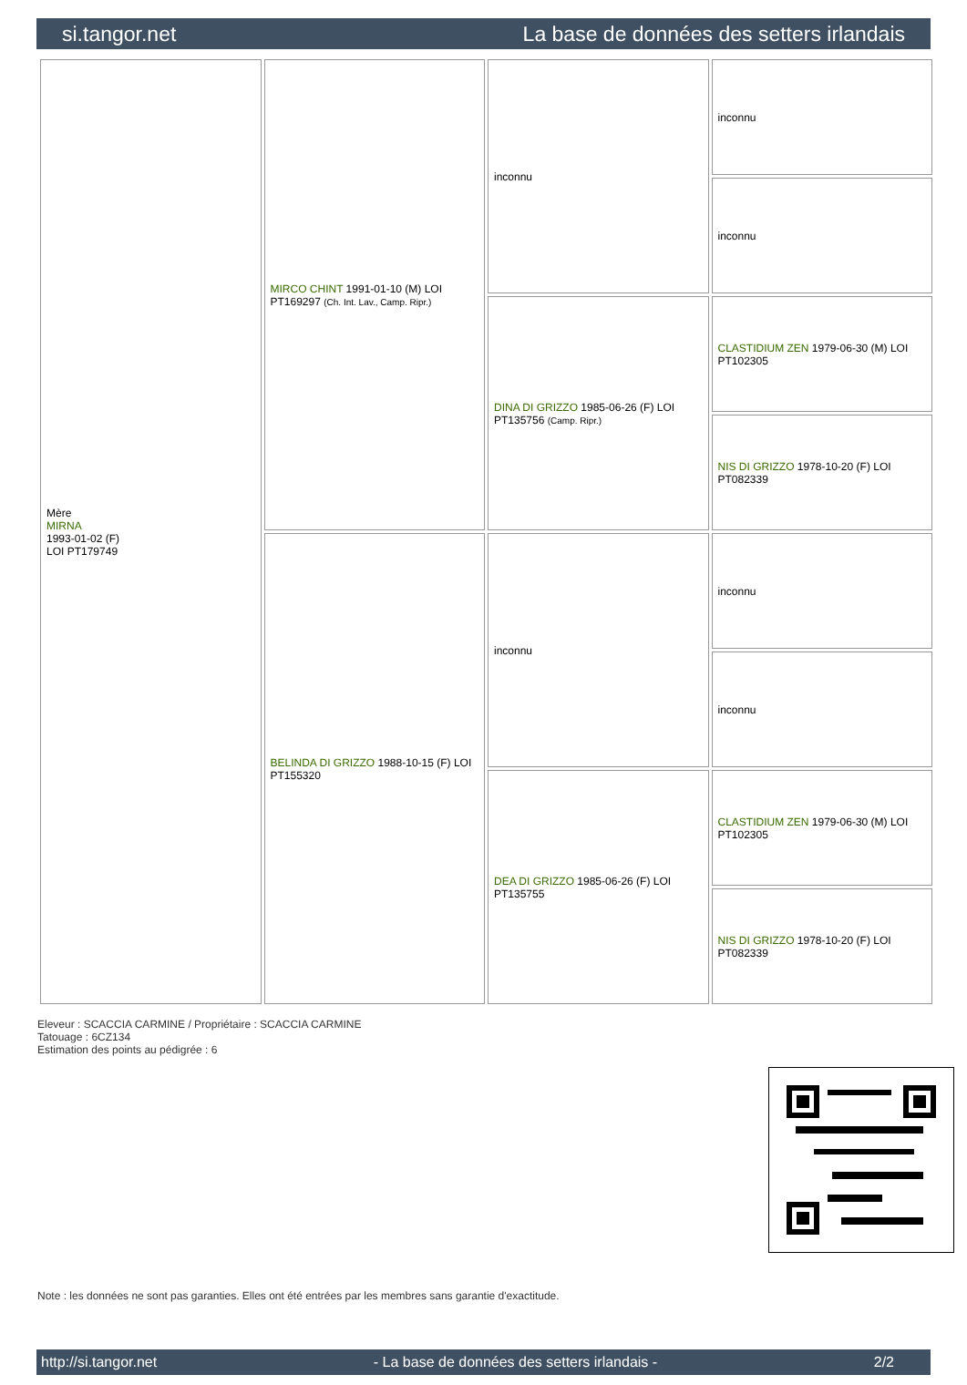si.tangor.net La base de données des setters irlandais
| Mère MIRNA 1993-01-02 (F) LOI PT179749 | MIRCO CHINT 1991-01-10 (M) LOI PT169297 (Ch. Int. Lav., Camp. Ripr.) | inconnu | inconnu |
| | | | inconnu |
| | | DINA DI GRIZZO 1985-06-26 (F) LOI PT135756 (Camp. Ripr.) | CLASTIDIUM ZEN 1979-06-30 (M) LOI PT102305 |
| | | | NIS DI GRIZZO 1978-10-20 (F) LOI PT082339 |
| | BELINDA DI GRIZZO 1988-10-15 (F) LOI PT155320 | inconnu | inconnu |
| | | | inconnu |
| | | DEA DI GRIZZO 1985-06-26 (F) LOI PT135755 | CLASTIDIUM ZEN 1979-06-30 (M) LOI PT102305 |
| | | | NIS DI GRIZZO 1978-10-20 (F) LOI PT082339 |
Eleveur : SCACCIA CARMINE / Propriétaire : SCACCIA CARMINE
Tatouage : 6CZ134
Estimation des points au pédigrée : 6
Note : les données ne sont pas garanties. Elles ont été entrées par les membres sans garantie d'exactitude.
http://si.tangor.net - La base de données des setters irlandais - 2/2